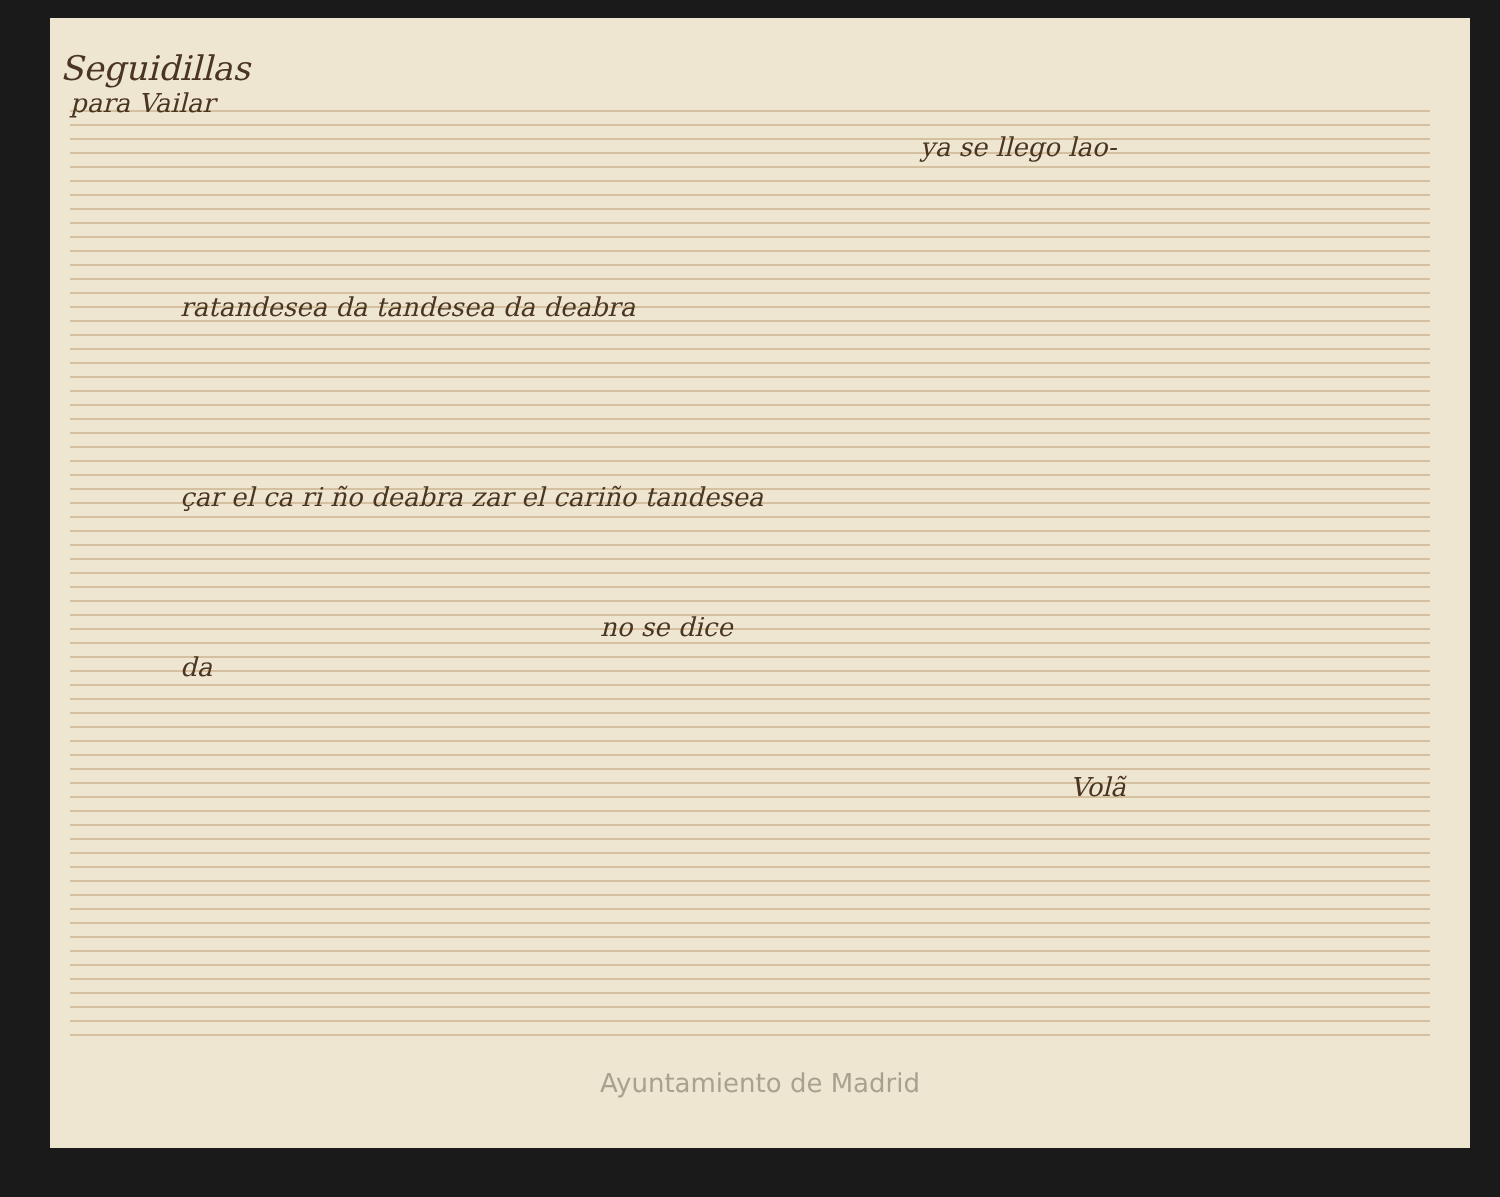Seguidillas
para Vailar
ya se llego lao-
ratandesea da tandesea da deabra
çar el ca ri ño deabra zar el cariño tandesea
no se dice
da
Volã
Ayuntamiento de Madrid